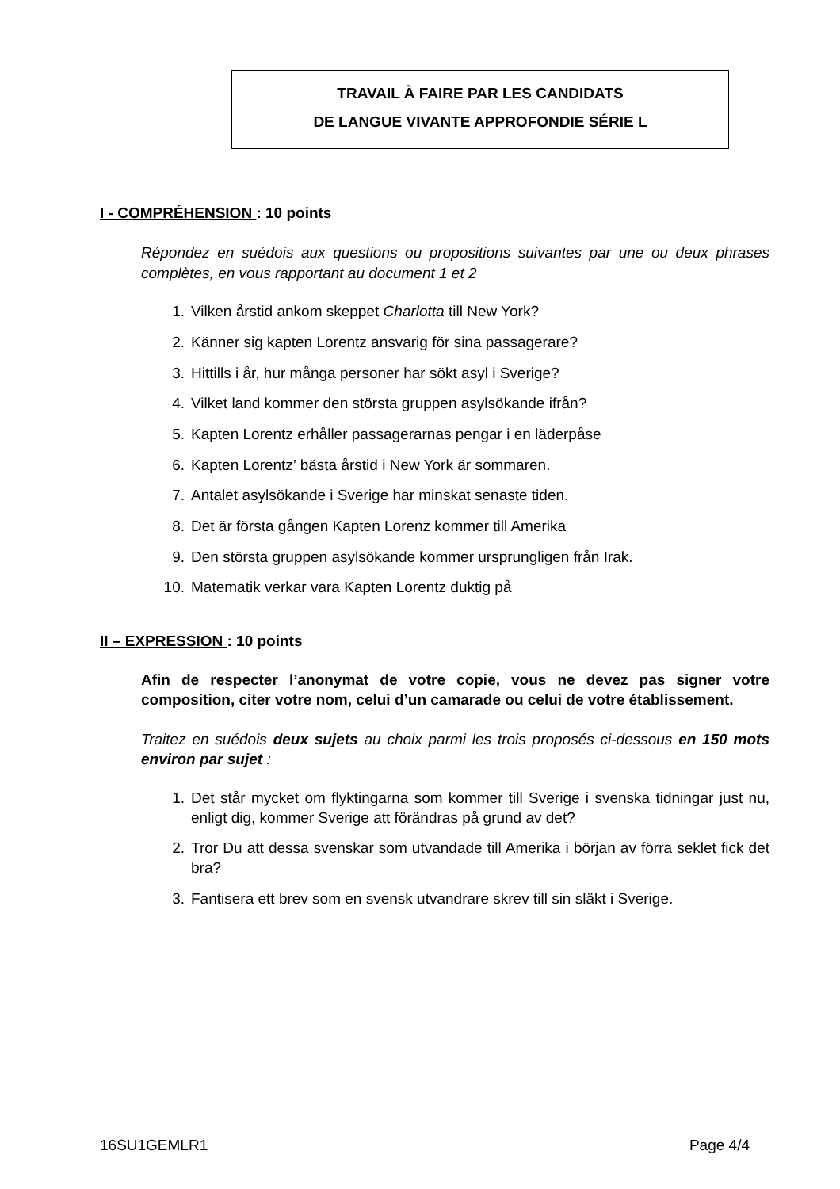TRAVAIL À FAIRE PAR LES CANDIDATS
DE LANGUE VIVANTE APPROFONDIE SÉRIE L
I - COMPRÉHENSION : 10 points
Répondez en suédois aux questions ou propositions suivantes par une ou deux phrases complètes, en vous rapportant au document 1 et 2
1. Vilken årstid ankom skeppet Charlotta till New York?
2. Känner sig kapten Lorentz ansvarig för sina passagerare?
3. Hittills i år, hur många personer har sökt asyl i Sverige?
4. Vilket land kommer den största gruppen asylsökande ifrån?
5. Kapten Lorentz erhåller passagerarnas pengar i en läderpåse
6. Kapten Lorentz’ bästa årstid i New York är sommaren.
7. Antalet asylsökande i Sverige har minskat senaste tiden.
8. Det är första gången Kapten Lorenz kommer till Amerika
9. Den största gruppen asylsökande kommer ursprungligen från Irak.
10. Matematik verkar vara Kapten Lorentz duktig på
II – EXPRESSION : 10 points
Afin de respecter l’anonymat de votre copie, vous ne devez pas signer votre composition, citer votre nom, celui d’un camarade ou celui de votre établissement.
Traitez en suédois deux sujets au choix parmi les trois proposés ci-dessous en 150 mots environ par sujet :
1. Det står mycket om flyktingarna som kommer till Sverige i svenska tidningar just nu, enligt dig, kommer Sverige att förändras på grund av det?
2. Tror Du att dessa svenskar som utvandade till Amerika i början av förra seklet fick det bra?
3. Fantisera ett brev som en svensk utvandrare skrev till sin släkt i Sverige.
16SU1GEMLR1 Page 4/4